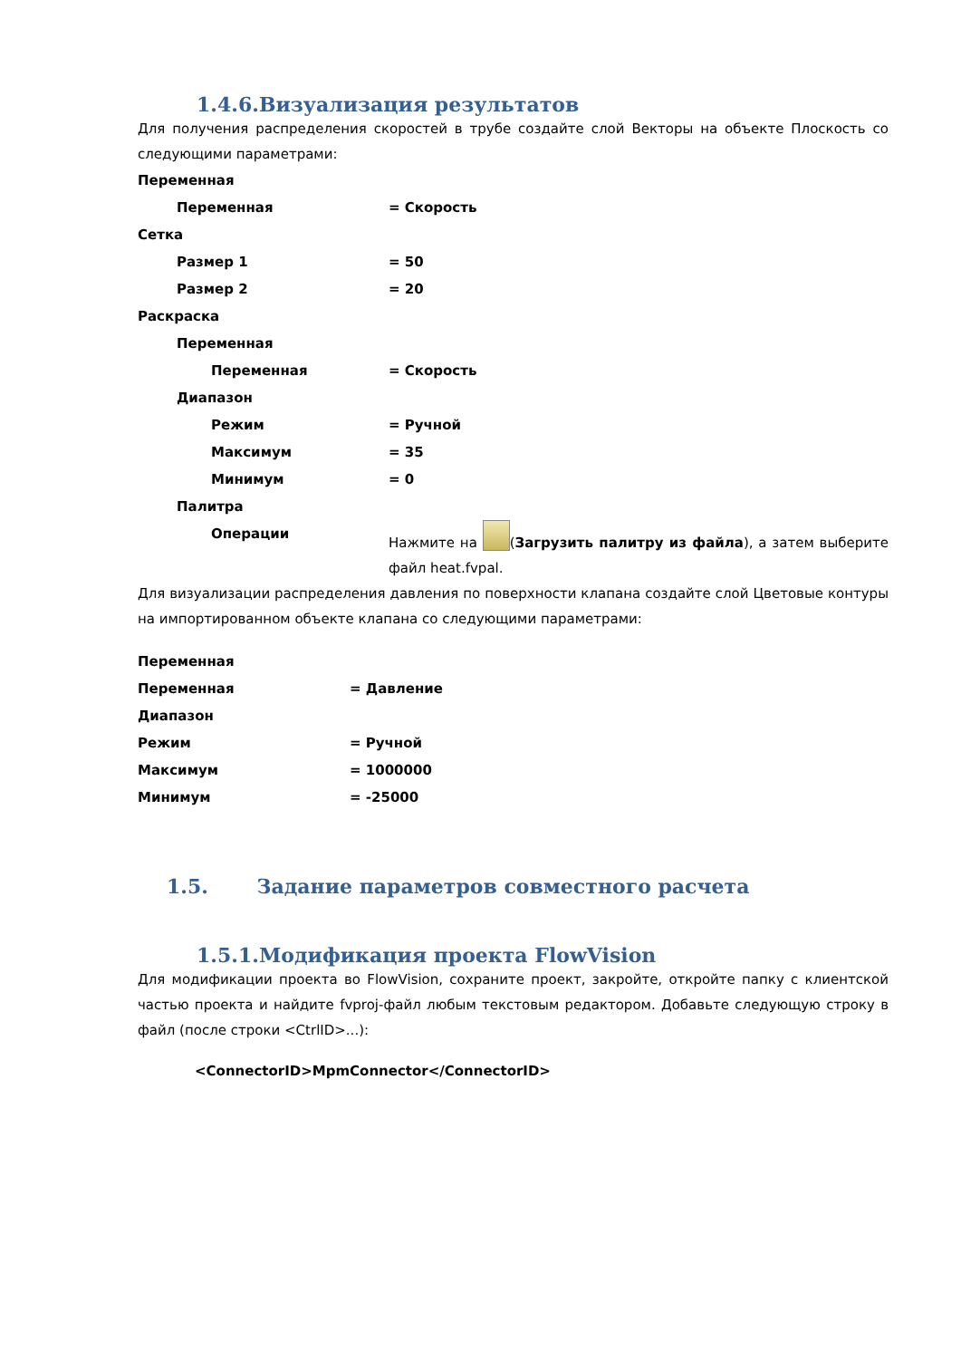1.4.6.Визуализация результатов
Для получения распределения скоростей в трубе создайте слой Векторы на объекте Плоскость со следующими параметрами:
Переменная
Переменная = Скорость
Сетка
Размер 1 = 50
Размер 2 = 20
Раскраска
Переменная
Переменная = Скорость
Диапазон
Режим = Ручной
Максимум = 35
Минимум = 0
Палитра
Операции
Нажмите на (Загрузить палитру из файла), а затем выберите файл heat.fvpal.
Для визуализации распределения давления по поверхности клапана создайте слой Цветовые контуры на импортированном объекте клапана со следующими параметрами:
Переменная
Переменная = Давление
Диапазон
Режим = Ручной
Максимум = 1000000
Минимум = -25000
1.5. Задание параметров совместного расчета
1.5.1.Модификация проекта FlowVision
Для модификации проекта во FlowVision, сохраните проект, закройте, откройте папку с клиентской частью проекта и найдите fvproj-файл любым текстовым редактором. Добавьте следующую строку в файл (после строки <CtrlID>...):
<ConnectorID>MpmConnector</ConnectorID>